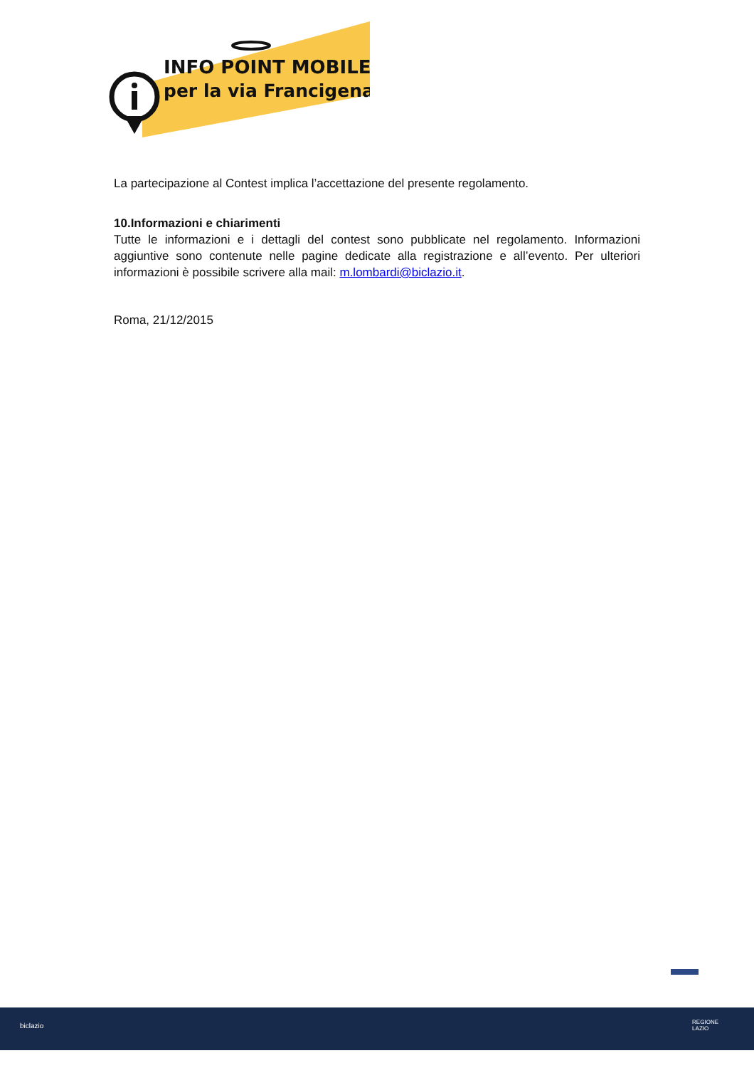INFO POINT MOBILE
per la via Francigena
La partecipazione al Contest implica l’accettazione del presente regolamento.
10.Informazioni e chiarimenti
Tutte le informazioni e i dettagli del contest sono pubblicate nel regolamento. Informazioni aggiuntive sono contenute nelle pagine dedicate alla registrazione e all’evento. Per ulteriori informazioni è possibile scrivere alla mail: m.lombardi@biclazio.it.
Roma, 21/12/2015
biclazio
REGIONE
LAZIO